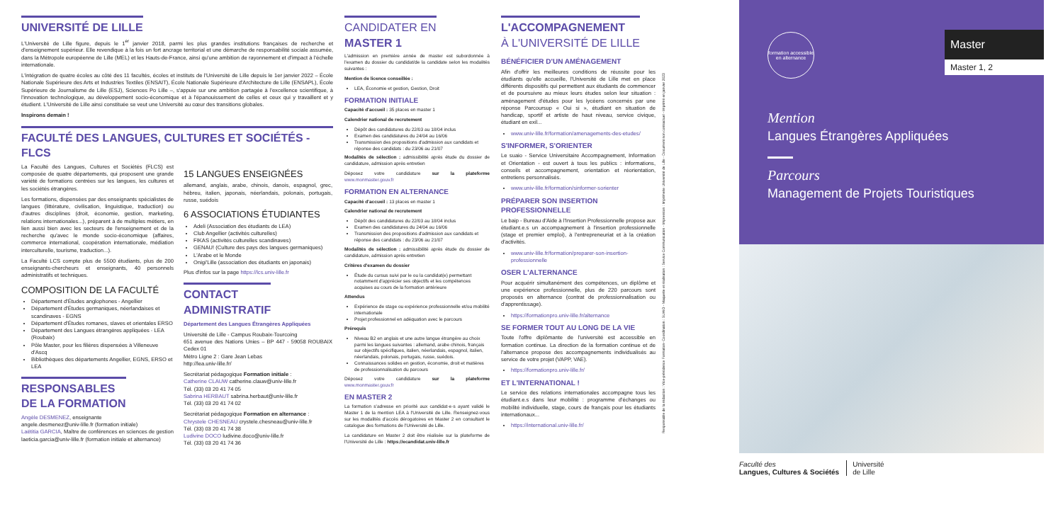UNIVERSITÉ DE LILLE
L'Université de Lille figure, depuis le 1<sup>er</sup> janvier 2018, parmi les plus grandes institutions françaises de recherche et d'enseignement supérieur. Elle revendique à la fois un fort ancrage territorial et une démarche de responsabilité sociale assumée, dans la Métropole européenne de Lille (MEL) et les Hauts-de-France, ainsi qu'une ambition de rayonnement et d'impact à l'échelle internationale.
L'intégration de quatre écoles au côté des 11 facultés, écoles et instituts de l'Université de Lille depuis le 1er janvier 2022 – École Nationale Supérieure des Arts et Industries Textiles (ENSAIT), École Nationale Supérieure d'Architecture de Lille (ENSAPL), École Supérieure de Journalisme de Lille (ESJ), Sciences Po Lille –, s'appuie sur une ambition partagée à l'excellence scientifique, à l'innovation technologique, au développement socio-économique et à l'épanouissement de celles et ceux qui y travaillent et y étudient. L'Université de Lille ainsi constituée se veut une Université au cœur des transitions globales.
Inspirons demain !
FACULTÉ DES LANGUES, CULTURES ET SOCIÉTÉS - FLCS
La Faculté des Langues, Cultures et Sociétés (FLCS) est composée de quatre départements, qui proposent une grande variété de formations centrées sur les langues, les cultures et les sociétés étrangères.
Les formations, dispensées par des enseignants spécialistes de langues (littérature, civilisation, linguistique, traduction) ou d'autres disciplines (droit, économie, gestion, marketing, relations internationales...), préparent à de multiples métiers, en lien aussi bien avec les secteurs de l'enseignement et de la recherche qu'avec le monde socio-économique (affaires, commerce international, coopération internationale, médiation interculturelle, tourisme, traduction...).
La Faculté LCS compte plus de 5500 étudiants, plus de 200 enseignants-chercheurs et enseignants, 40 personnels administratifs et techniques.
COMPOSITION DE LA FACULTÉ
Département d'Études anglophones - Angellier
Département d'Études germaniques, néerlandaises et scandinaves - EGNS
Département d'Études romanes, slaves et orientales ERSO
Département des Langues étrangères appliquées - LEA (Roubaix)
Pôle Master, pour les filières dispensées à Villeneuve d'Ascq
Bibliothèques des départements Angellier, EGNS, ERSO et LEA
RESPONSABLES
DE LA FORMATION
Angèle DESMENEZ, enseignante
angele.desmenez@univ-lille.fr (formation initiale)
Laëtitia GARCIA, Maître de conférences en sciences de gestion
laeticia.garcia@univ-lille.fr (formation initiale et alternance)
15 LANGUES ENSEIGNÉES
allemand, anglais, arabe, chinois, danois, espagnol, grec, hébreu, italien, japonais, néerlandais, polonais, portugais, russe, suédois
6 ASSOCIATIONS ÉTUDIANTES
Adeli (Association des étudiants de LEA)
Club Angellier (activités culturelles)
FIKAS (activités culturelles scandinaves)
GENAU! (Culture des pays des langues germaniques)
L'Arabe et le Monde
Onigi'Lille (association des étudiants en japonais)
Plus d'infos sur la page https://lcs.univ-lille.fr
CONTACT
ADMINISTRATIF
Département des Langues Étrangères Appliquées
Université de Lille - Campus Roubaix-Tourcoing
651 avenue des Nations Unies – BP 447 - 59058 ROUBAIX Cedex 01
Métro Ligne 2 : Gare Jean Lebas
http://lea.univ-lille.fr/
Secrétariat pédagogique Formation initiale :
Catherine CLAUW catherine.clauw@univ-lille.fr
Tél. (33) 03 20 41 74 05
Sabrina HERBAUT sabrina.herbaut@univ-lille.fr
Tél. (33) 03 20 41 74 02
Secrétariat pédagogique Formation en alternance :
Chrystele CHESNEAU crystele.chesneau@univ-lille.fr
Tél. (33) 03 20 41 74 38
Ludivine DOCO ludivine.doco@univ-lille.fr
Tél. (33) 03 20 41 74 36
CANDIDATER EN
MASTER 1
L'admission en première année de master est subordonnée à l'examen du dossier du candidat/de la candidate selon les modalités suivantes :
Mention de licence conseillée :
LEA, Économie et gestion, Gestion, Droit
FORMATION INITIALE
Capacité d'accueil : 35 places en master 1
Calendrier national de recrutement
Dépôt des candidatures du 22/03 au 18/04 inclus
Examen des candidatures du 24/04 au 16/06
Transmission des propositions d'admission aux candidats et réponse des candidats : du 23/06 au 21/07
Modalités de sélection : admissibilité après étude du dossier de candidature, admission après entretien
Déposez votre candidature sur la plateforme www.monmaster.gouv.fr
FORMATION EN ALTERNANCE
Capacité d'accueil : 13 places en master 1
Calendrier national de recrutement
Dépôt des candidatures du 22/03 au 18/04 inclus
Examen des candidatures du 24/04 au 16/06
Transmission des propositions d'admission aux candidats et réponse des candidats : du 23/06 au 21/07
Modalités de sélection : admissibilité après étude du dossier de candidature, admission après entretien
Critères d'examen du dossier
Étude du cursus suivi par le ou la candidat(e) permettant notamment d'apprécier ses objectifs et les compétences acquises au cours de la formation antérieure
Attendus
Expérience de stage ou expérience professionnelle et/ou mobilité internationale
Projet professionnel en adéquation avec le parcours
Prérequis
Niveau B2 en anglais et une autre langue étrangère au choix parmi les langues suivantes : allemand, arabe chinois, français sur objectifs spécifiques, italien, néerlandais, espagnol, italien, néerlandais, polonais, portugais, russe, suédois.
Connaissances solides en gestion, économie, droit et matières de professionnalisation du parcours
Déposez votre candidature sur la plateforme www.monmaster.gouv.fr
EN MASTER 2
La formation s'adresse en priorité aux candidat·e·s ayant validé le Master 1 de la mention LEA à l'Université de Lille. Renseignez-vous sur les modalités d'accès dérogatoires en Master 2 en consultant le catalogue des formations de l'Université de Lille.
La candidature en Master 2 doit être réalisée sur la plateforme de l'Université de Lille : https://ecandidat.univ-lille.fr
L'ACCOMPAGNEMENT
À L'UNIVERSITÉ DE LILLE
BÉNÉFICIER D'UN AMÉNAGEMENT
Afin d'offrir les meilleures conditions de réussite pour les étudiants qu'elle accueille, l'Université de Lille met en place différents dispositifs qui permettent aux étudiants de commencer et de poursuivre au mieux leurs études selon leur situation : aménagement d'études pour les lycéens concernés par une réponse Parcoursup « Oui si », étudiant en situation de handicap, sportif et artiste de haut niveau, service civique, étudiant en exil...
www.univ-lille.fr/formation/amenagements-des-etudes/
S'INFORMER, S'ORIENTER
Le suaio - Service Universitaire Accompagnement, Information et Orientation - est ouvert à tous les publics : informations, conseils et accompagnement, orientation et réorientation, entretiens personnalisés.
www.univ-lille.fr/formation/sinformer-sorienter
PRÉPARER SON INSERTION PROFESSIONNELLE
Le baip - Bureau d'Aide à l'Insertion Professionnelle propose aux étudiant.e.s un accompagnement à l'insertion professionnelle (stage et premier emploi), à l'entrepreneuriat et à la création d'activités.
www.univ-lille.fr/formation/preparer-son-insertion-professionnelle
OSER L'ALTERNANCE
Pour acquérir simultanément des compétences, un diplôme et une expérience professionnelle, plus de 220 parcours sont proposés en alternance (contrat de professionnalisation ou d'apprentissage).
https://formationpro.univ-lille.fr/alternance
SE FORMER TOUT AU LONG DE LA VIE
Toute l'offre diplômante de l'université est accessible en formation continue. La direction de la formation continue et de l'alternance propose des accompagnements individualisés au service de votre projet (VAPP, VAE).
https://formationpro.univ-lille.fr/
ET L'INTERNATIONAL !
Le service des relations internationales accompagne tous les étudiant.e.s dans leur mobilité : programme d'échanges ou mobilité individuelle, stage, cours de français pour les étudiants internationaux...
https://international.univ-lille.fr/
Responsable de la rédaction : Vice-présidence Formation- Coordination : SUAIO - Maquette et réalisation : Service Communication - Impression : Imprimerie Université de Lille - Document non contractuel - Imprimé en janvier 2023
formation accessible en alternance
Master
Master 1, 2
Mention
Langues Étrangères Appliquées
Parcours
Management de Projets Touristiques
Faculté des
Langues, Cultures & Sociétés
Université
de Lille